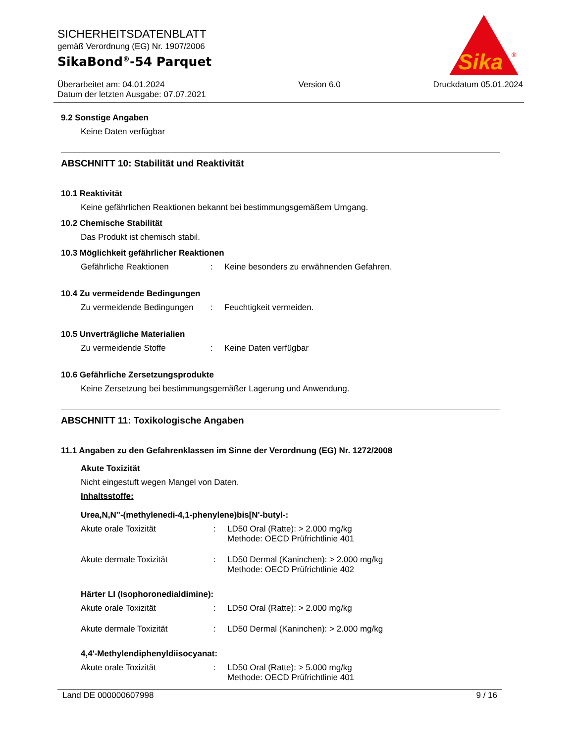SICHERHEITSDATENBLATT
gemäß Verordnung (EG) Nr. 1907/2006
SikaBond<sup>®</sup>-54 Parquet
Überarbeitet am: 04.01.2024
Datum der letzten Ausgabe: 07.07.2021
Version 6.0 Druckdatum 05.01.2024
Sika
®
9.2 Sonstige Angaben
Keine Daten verfügbar
ABSCHNITT 10: Stabilität und Reaktivität
10.1 Reaktivität
Keine gefährlichen Reaktionen bekannt bei bestimmungsgemäßem Umgang.
10.2 Chemische Stabilität
Das Produkt ist chemisch stabil.
10.3 Möglichkeit gefährlicher Reaktionen
Gefährliche Reaktionen: Keine besonders zu erwähnenden Gefahren.
10.4 Zu vermeidende Bedingungen
Zu vermeidende Bedingungen: Feuchtigkeit vermeiden.
10.5 Unverträgliche Materialien
Zu vermeidende Stoffe: Keine Daten verfügbar
10.6 Gefährliche Zersetzungsprodukte
Keine Zersetzung bei bestimmungsgemäßer Lagerung und Anwendung.
ABSCHNITT 11: Toxikologische Angaben
11.1 Angaben zu den Gefahrenklassen im Sinne der Verordnung (EG) Nr. 1272/2008
Akute Toxizität
Nicht eingestuft wegen Mangel von Daten.
Inhaltsstoffe:
Urea,N,N''-(methylenedi-4,1-phenylene)bis[N'-butyl-:
Akute orale Toxizität: LD50 Oral (Ratte): > 2.000 mg/kg
Methode: OECD Prüfrichtlinie 401
Akute dermale Toxizität: LD50 Dermal (Kaninchen): > 2.000 mg/kg
Methode: OECD Prüfrichtlinie 402
Härter LI (Isophoronedialdimine):
Akute orale Toxizität: LD50 Oral (Ratte): > 2.000 mg/kg
Akute dermale Toxizität: LD50 Dermal (Kaninchen): > 2.000 mg/kg
4,4'-Methylendiphenyldiisocyanat:
Akute orale Toxizität: LD50 Oral (Ratte): > 5.000 mg/kg
Methode: OECD Prüfrichtlinie 401
Land DE 000000607998 9 / 16